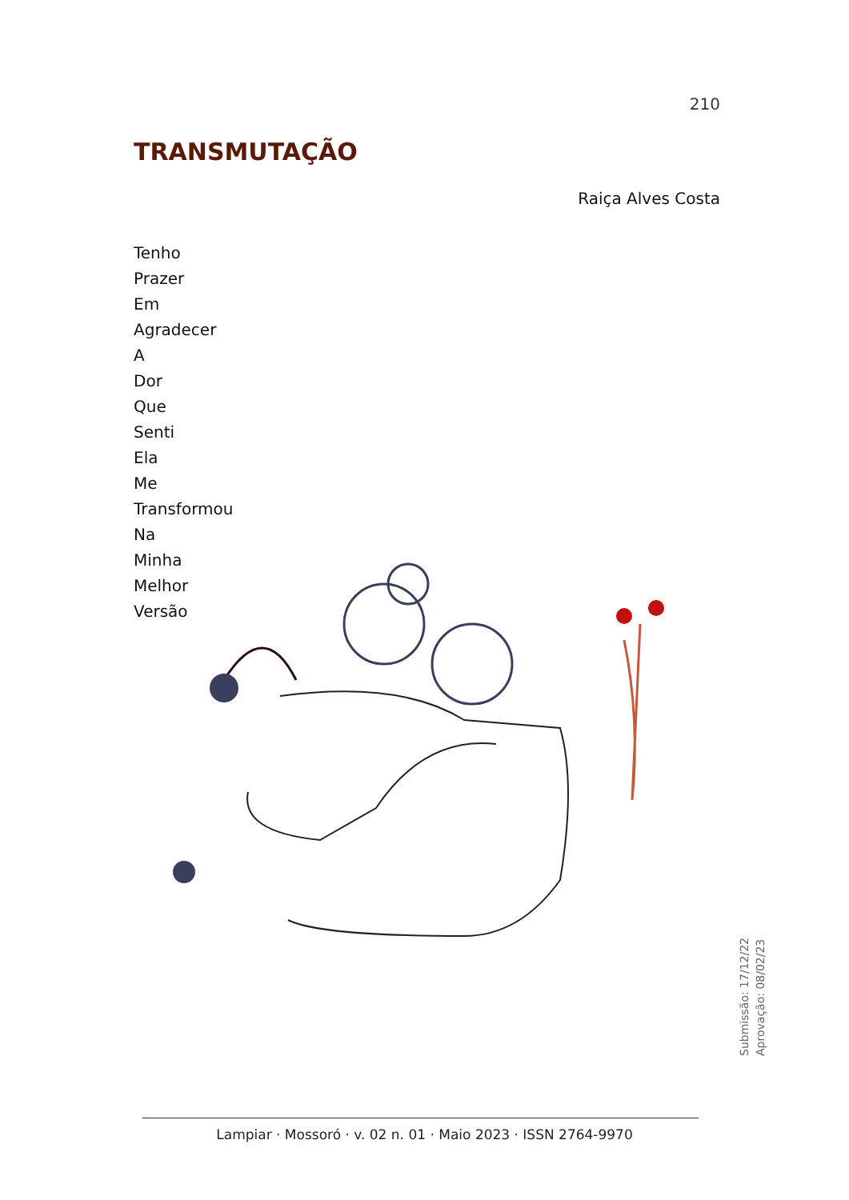210
TRANSMUTAÇÃO
Raiça Alves Costa
Tenho
Prazer
Em
Agradecer
A
Dor
Que
Senti
Ela
Me
Transformou
Na
Minha
Melhor
Versão
Submissão: 17/12/22
Aprovação: 08/02/23
Lampiar · Mossoró · v. 02 n. 01 · Maio 2023 · ISSN 2764-9970